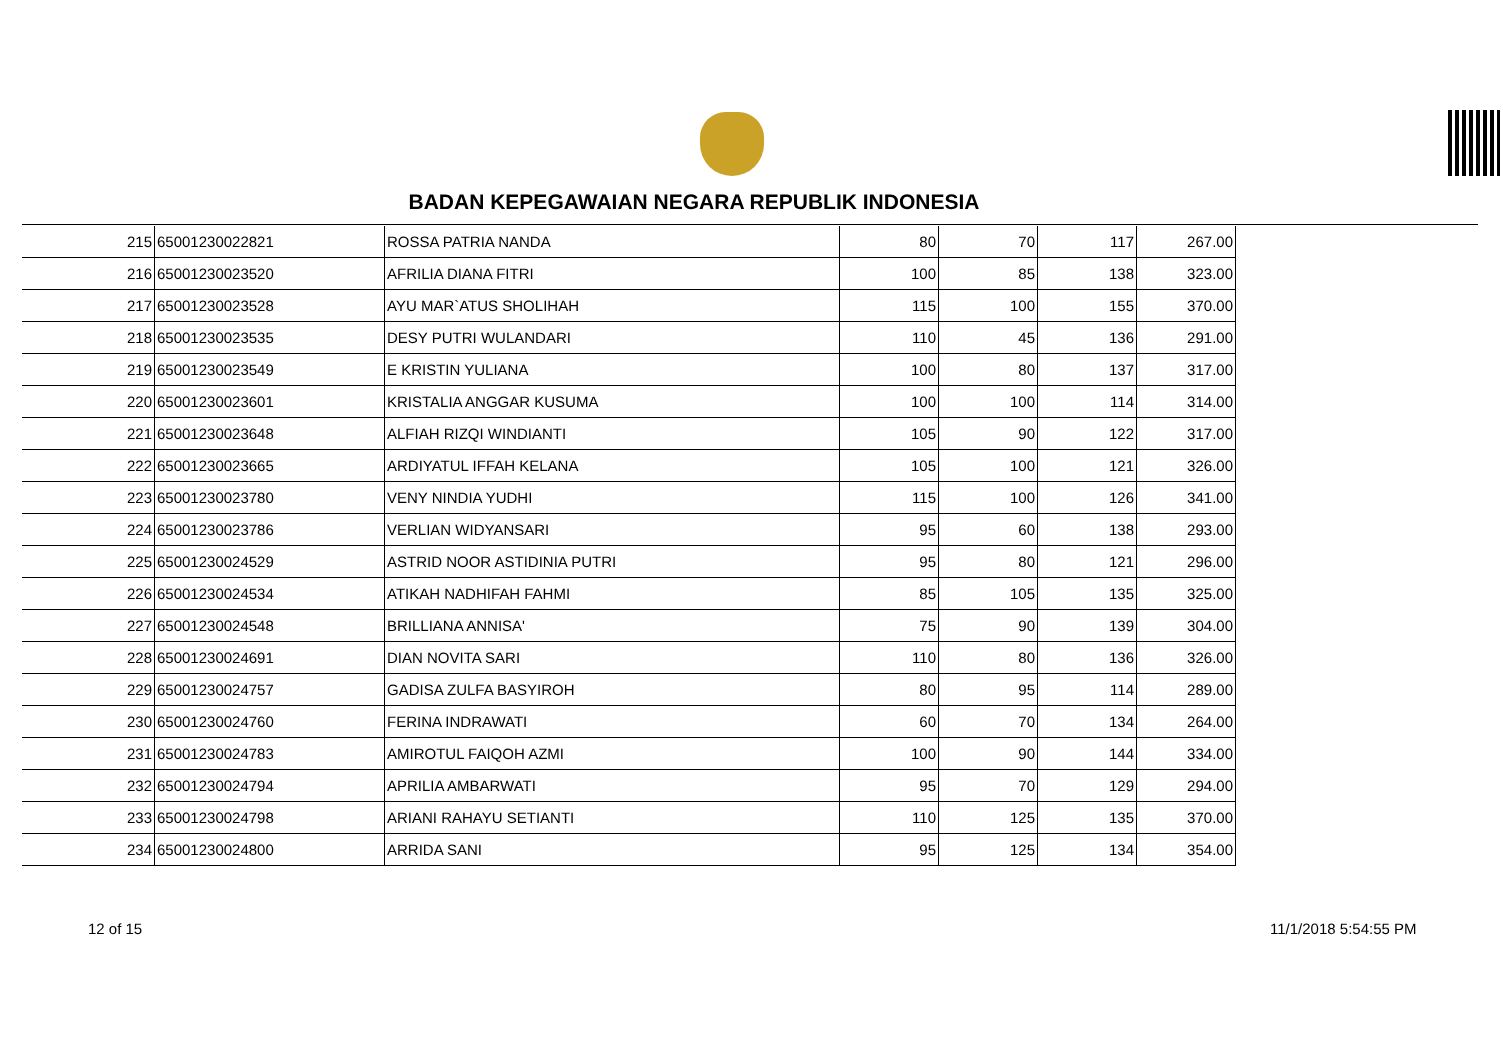BADAN KEPEGAWAIAN NEGARA REPUBLIK INDONESIA
| 215 | 65001230022821 | ROSSA PATRIA NANDA | 80 | 70 | 117 | 267.00 |
| 216 | 65001230023520 | AFRILIA DIANA FITRI | 100 | 85 | 138 | 323.00 |
| 217 | 65001230023528 | AYU MAR`ATUS SHOLIHAH | 115 | 100 | 155 | 370.00 |
| 218 | 65001230023535 | DESY PUTRI WULANDARI | 110 | 45 | 136 | 291.00 |
| 219 | 65001230023549 | E KRISTIN YULIANA | 100 | 80 | 137 | 317.00 |
| 220 | 65001230023601 | KRISTALIA ANGGAR KUSUMA | 100 | 100 | 114 | 314.00 |
| 221 | 65001230023648 | ALFIAH RIZQI WINDIANTI | 105 | 90 | 122 | 317.00 |
| 222 | 65001230023665 | ARDIYATUL IFFAH KELANA | 105 | 100 | 121 | 326.00 |
| 223 | 65001230023780 | VENY NINDIA YUDHI | 115 | 100 | 126 | 341.00 |
| 224 | 65001230023786 | VERLIAN WIDYANSARI | 95 | 60 | 138 | 293.00 |
| 225 | 65001230024529 | ASTRID NOOR ASTIDINIA PUTRI | 95 | 80 | 121 | 296.00 |
| 226 | 65001230024534 | ATIKAH NADHIFAH FAHMI | 85 | 105 | 135 | 325.00 |
| 227 | 65001230024548 | BRILLIANA ANNISA' | 75 | 90 | 139 | 304.00 |
| 228 | 65001230024691 | DIAN NOVITA SARI | 110 | 80 | 136 | 326.00 |
| 229 | 65001230024757 | GADISA ZULFA BASYIROH | 80 | 95 | 114 | 289.00 |
| 230 | 65001230024760 | FERINA INDRAWATI | 60 | 70 | 134 | 264.00 |
| 231 | 65001230024783 | AMIROTUL FAIQOH AZMI | 100 | 90 | 144 | 334.00 |
| 232 | 65001230024794 | APRILIA AMBARWATI | 95 | 70 | 129 | 294.00 |
| 233 | 65001230024798 | ARIANI RAHAYU SETIANTI | 110 | 125 | 135 | 370.00 |
| 234 | 65001230024800 | ARRIDA SANI | 95 | 125 | 134 | 354.00 |
12 of 15 11/1/2018 5:54:55 PM